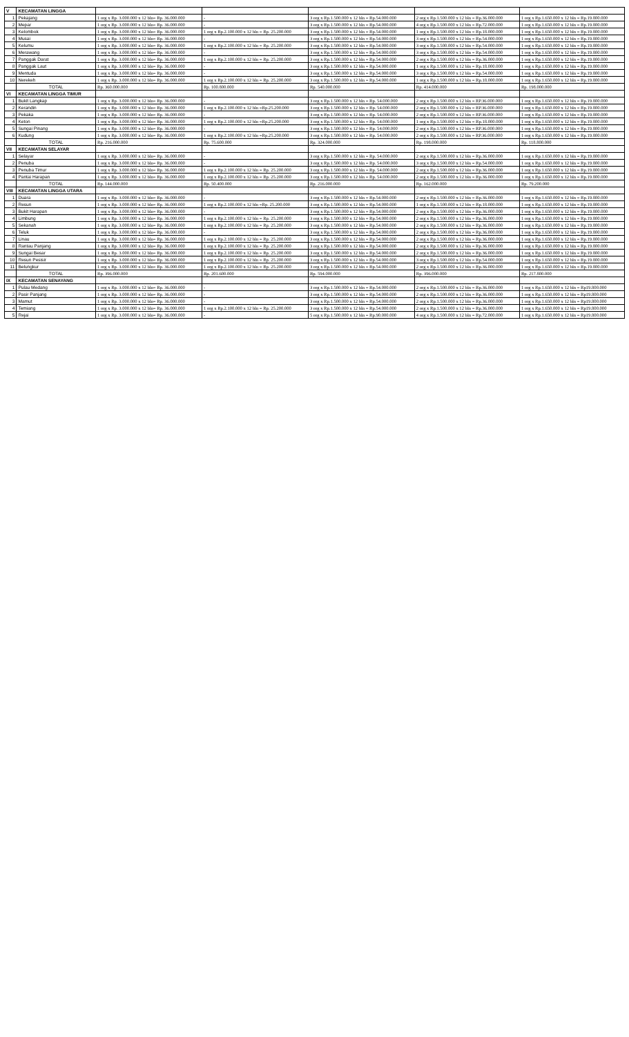| V | KECAMATAN LINGGA | | | | | |
| 1 | Pekajang | 1 org x Rp. 3.000.000 x 12 bln= Rp. 36.000.000 | - | 3 org x Rp.1.500.000 x 12 bln = Rp.54.000.000 | 2 org x Rp.1.500.000 x 12 bln = Rp.36.000.000 | 1 org x Rp.1.650.000 x 12 bln = Rp.19.800.000 |
| 2 | Mepar | 1 org x Rp. 3.000.000 x 12 bln= Rp. 36.000.000 | - | 3 org x Rp.1.500.000 x 12 bln = Rp.54.000.000 | 4 org x Rp.1.500.000 x 12 bln = Rp.72.000.000 | 1 org x Rp.1.650.000 x 12 bln = Rp.19.800.000 |
| 3 | Kelombok | 1 org x Rp. 3.000.000 x 12 bln= Rp. 36.000.000 | 1 org x Rp.2.100.000 x 12 bln = Rp. 25.200.000 | 3 org x Rp.1.500.000 x 12 bln = Rp.54.000.000 | 1 org x Rp.1.500.000 x 12 bln = Rp.18.000.000 | 1 org x Rp.1.650.000 x 12 bln = Rp.19.800.000 |
| 4 | Musai | 1 org x Rp. 3.000.000 x 12 bln= Rp. 36.000.000 | - | 3 org x Rp.1.500.000 x 12 bln = Rp.54.000.000 | 3 org x Rp.1.500.000 x 12 bln = Rp.54.000.000 | 1 org x Rp.1.650.000 x 12 bln = Rp.19.800.000 |
| 5 | Kelumu | 1 org x Rp. 3.000.000 x 12 bln= Rp. 36.000.000 | 1 org x Rp.2.100.000 x 12 bln = Rp. 25.200.000 | 3 org x Rp.1.500.000 x 12 bln = Rp.54.000.000 | 3 org x Rp.1.500.000 x 12 bln = Rp.54.000.000 | 1 org x Rp.1.650.000 x 12 bln = Rp.19.800.000 |
| 6 | Merawang | 1 org x Rp. 3.000.000 x 12 bln= Rp. 36.000.000 | - | 3 org x Rp.1.500.000 x 12 bln = Rp.54.000.000 | 3 org x Rp.1.500.000 x 12 bln = Rp.54.000.000 | 1 org x Rp.1.650.000 x 12 bln = Rp.19.800.000 |
| 7 | Panggak Darat | 1 org x Rp. 3.000.000 x 12 bln= Rp. 36.000.000 | 1 org x Rp.2.100.000 x 12 bln = Rp. 25.200.000 | 3 org x Rp.1.500.000 x 12 bln = Rp.54.000.000 | 2 org x Rp.1.500.000 x 12 bln = Rp.36.000.000 | 1 org x Rp.1.650.000 x 12 bln = Rp.19.800.000 |
| 8 | Panggak Laut | 1 org x Rp. 3.000.000 x 12 bln= Rp. 36.000.000 | - | 3 org x Rp.1.500.000 x 12 bln = Rp.54.000.000 | 1 org x Rp.1.500.000 x 12 bln = Rp.18.000.000 | 1 org x Rp.1.650.000 x 12 bln = Rp.19.800.000 |
| 9 | Mentuda | 1 org x Rp. 3.000.000 x 12 bln= Rp. 36.000.000 | - | 3 org x Rp.1.500.000 x 12 bln = Rp.54.000.000 | 3 org x Rp.1.500.000 x 12 bln = Rp.54.000.000 | 1 org x Rp.1.650.000 x 12 bln = Rp.19.800.000 |
| 10 | Nerekeh | 1 org x Rp. 3.000.000 x 12 bln= Rp. 36.000.000 | 1 org x Rp.2.100.000 x 12 bln = Rp. 25.200.000 | 3 org x Rp.1.500.000 x 12 bln = Rp.54.000.000 | 1 org x Rp.1.500.000 x 12 bln = Rp.18.000.000 | 1 org x Rp.1.650.000 x 12 bln = Rp.19.800.000 |
| | TOTAL | Rp. 360.000.000 | Rp. 100.800.000 | Rp. 540.000.000 | Rp. 414.000.000 | Rp. 198.000.000 |
| VI | KECAMATAN LINGGA TIMUR | | | | | |
| 1 | Bukit Langkap | 1 org x Rp. 3.000.000 x 12 bln= Rp. 36.000.000 | - | 3 org x Rp.1.500.000 x 12 bln = Rp. 54.000.000 | 2 org x Rp.1.500.000 x 12 bln = RP.36.000.000 | 1 org x Rp.1.650.000 x 12 bln = Rp.19.800.000 |
| 2 | Kerandin | 1 org x Rp. 3.000.000 x 12 bln= Rp. 36.000.000 | 1 org x Rp.2.100.000 x 12 bln =Rp.25.200.000 | 3 org x Rp.1.500.000 x 12 bln = Rp. 54.000.000 | 2 org x Rp.1.500.000 x 12 bln = RP.36.000.000 | 1 org x Rp.1.650.000 x 12 bln = Rp.19.800.000 |
| 3 | Pekaka | 1 org x Rp. 3.000.000 x 12 bln= Rp. 36.000.000 | - | 3 org x Rp.1.500.000 x 12 bln = Rp. 54.000.000 | 2 org x Rp.1.500.000 x 12 bln = RP.36.000.000 | 1 org x Rp.1.650.000 x 12 bln = Rp.19.800.000 |
| 4 | Keton | 1 org x Rp. 3.000.000 x 12 bln= Rp. 36.000.000 | 1 org x Rp.2.100.000 x 12 bln =Rp.25.200.000 | 3 org x Rp.1.500.000 x 12 bln = Rp. 54.000.000 | 1 org x Rp.1.500.000 x 12 bln = Rp.18.000.000 | 1 org x Rp.1.650.000 x 12 bln = Rp.19.800.000 |
| 5 | Sungai Pinang | 1 org x Rp. 3.000.000 x 12 bln= Rp. 36.000.000 | - | 3 org x Rp.1.500.000 x 12 bln = Rp. 54.000.000 | 2 org x Rp.1.500.000 x 12 bln = RP.36.000.000 | 1 org x Rp.1.650.000 x 12 bln = Rp.19.800.000 |
| 6 | Kudung | 1 org x Rp. 3.000.000 x 12 bln= Rp. 36.000.000 | 1 org x Rp.2.100.000 x 12 bln =Rp.25.200.000 | 3 org x Rp.1.500.000 x 12 bln = Rp. 54.000.000 | 2 org x Rp.1.500.000 x 12 bln = RP.36.000.000 | 1 org x Rp.1.650.000 x 12 bln = Rp.19.800.000 |
| | TOTAL | Rp. 216.000.000 | Rp. 75.600.000 | Rp. 324.000.000 | Rp. 198.000.000 | Rp. 118.800.000 |
| VII | KECAMATAN SELAYAR | | | | | |
| 1 | Selayar | 1 org x Rp. 3.000.000 x 12 bln= Rp. 36.000.000 | - | 3 org x Rp.1.500.000 x 12 bln = Rp. 54.000.000 | 2 org x Rp.1.500.000 x 12 bln = Rp.36.000.000 | 1 org x Rp.1.650.000 x 12 bln = Rp.19.800.000 |
| 2 | Penuba | 1 org x Rp. 3.000.000 x 12 bln= Rp. 36.000.000 | - | 3 org x Rp.1.500.000 x 12 bln = Rp. 54.000.000 | 3 org x Rp.1.500.000 x 12 bln = Rp.54.000.000 | 1 org x Rp.1.650.000 x 12 bln = Rp.19.800.000 |
| 3 | Penuba Timur | 1 org x Rp. 3.000.000 x 12 bln= Rp. 36.000.000 | 1 org x Rp.2.100.000 x 12 bln = Rp. 25.200.000 | 3 org x Rp.1.500.000 x 12 bln = Rp. 54.000.000 | 2 org x Rp.1.500.000 x 12 bln = Rp.36.000.000 | 1 org x Rp.1.650.000 x 12 bln = Rp.19.800.000 |
| 4 | Pantai Harapan | 1 org x Rp. 3.000.000 x 12 bln= Rp. 36.000.000 | 1 org x Rp.2.100.000 x 12 bln = Rp. 25.200.000 | 3 org x Rp.1.500.000 x 12 bln = Rp. 54.000.000 | 2 org x Rp.1.500.000 x 12 bln = Rp.36.000.000 | 1 org x Rp.1.650.000 x 12 bln = Rp.19.800.000 |
| | TOTAL | Rp. 144.000.000 | Rp. 50.400.000 | Rp. 216.000.000 | Rp. 162.000.000 | Rp. 79.200.000 |
| VIII | KECAMATAN LINGGA UTARA | | | | | |
| 1 | Duara | 1 org x Rp. 3.000.000 x 12 bln= Rp. 36.000.000 | - | 3 org x Rp.1.500.000 x 12 bln = Rp.54.000.000 | 2 org x Rp.1.500.000 x 12 bln = Rp.36.000.000 | 1 org x Rp.1.650.000 x 12 bln = Rp.19.800.000 |
| 2 | Resun | 1 org x Rp. 3.000.000 x 12 bln= Rp. 36.000.000 | 1 org x Rp.2.100.000 x 12 bln =Rp. 25.200.000 | 3 org x Rp.1.500.000 x 12 bln = Rp.54.000.000 | 1 org x Rp.1.500.000 x 12 bln = Rp.18.000.000 | 1 org x Rp.1.650.000 x 12 bln = Rp.19.800.000 |
| 3 | Bukit Harapan | 1 org x Rp. 3.000.000 x 12 bln= Rp. 36.000.000 | - | 3 org x Rp.1.500.000 x 12 bln = Rp.54.000.000 | 2 org x Rp.1.500.000 x 12 bln = Rp.36.000.000 | 1 org x Rp.1.650.000 x 12 bln = Rp.19.800.000 |
| 4 | Limbung | 1 org x Rp. 3.000.000 x 12 bln= Rp. 36.000.000 | 1 org x Rp.2.100.000 x 12 bln = Rp. 25.200.000 | 3 org x Rp.1.500.000 x 12 bln = Rp.54.000.000 | 2 org x Rp.1.500.000 x 12 bln = Rp.36.000.000 | 1 org x Rp.1.650.000 x 12 bln = Rp.19.800.000 |
| 5 | Sekanah | 1 org x Rp. 3.000.000 x 12 bln= Rp. 36.000.000 | 1 org x Rp.2.100.000 x 12 bln = Rp. 25.200.000 | 3 org x Rp.1.500.000 x 12 bln = Rp.54.000.000 | 2 org x Rp.1.500.000 x 12 bln = Rp.36.000.000 | 1 org x Rp.1.650.000 x 12 bln = Rp.19.800.000 |
| 6 | Teluk | 1 org x Rp. 3.000.000 x 12 bln= Rp. 36.000.000 | - | 3 org x Rp.1.500.000 x 12 bln = Rp.54.000.000 | 2 org x Rp.1.500.000 x 12 bln = Rp.36.000.000 | 1 org x Rp.1.650.000 x 12 bln = Rp.19.800.000 |
| 7 | Linau | 1 org x Rp. 3.000.000 x 12 bln= Rp. 36.000.000 | 1 org x Rp.2.100.000 x 12 bln = Rp. 25.200.000 | 3 org x Rp.1.500.000 x 12 bln = Rp.54.000.000 | 2 org x Rp.1.500.000 x 12 bln = Rp.36.000.000 | 1 org x Rp.1.650.000 x 12 bln = Rp.19.800.000 |
| 8 | Rantau Panjang | 1 org x Rp. 3.000.000 x 12 bln= Rp. 36.000.000 | 1 org x Rp.2.100.000 x 12 bln = Rp. 25.200.000 | 3 org x Rp.1.500.000 x 12 bln = Rp.54.000.000 | 2 org x Rp.1.500.000 x 12 bln = Rp.36.000.000 | 1 org x Rp.1.650.000 x 12 bln = Rp.19.800.000 |
| 9 | Sungai Besar | 1 org x Rp. 3.000.000 x 12 bln= Rp. 36.000.000 | 1 org x Rp.2.100.000 x 12 bln = Rp. 25.200.000 | 3 org x Rp.1.500.000 x 12 bln = Rp.54.000.000 | 2 org x Rp.1.500.000 x 12 bln = Rp.36.000.000 | 1 org x Rp.1.650.000 x 12 bln = Rp.19.800.000 |
| 10 | Resun Pesisir | 1 org x Rp. 3.000.000 x 12 bln= Rp. 36.000.000 | 1 org x Rp.2.100.000 x 12 bln = Rp. 25.200.000 | 3 org x Rp.1.500.000 x 12 bln = Rp.54.000.000 | 3 org x Rp.1.500.000 x 12 bln = Rp.54.000.000 | 1 org x Rp.1.650.000 x 12 bln = Rp.19.800.000 |
| 11 | Belungkur | 1 org x Rp. 3.000.000 x 12 bln= Rp. 36.000.000 | 1 org x Rp.2.100.000 x 12 bln = Rp. 25.200.000 | 3 org x Rp.1.500.000 x 12 bln = Rp.54.000.000 | 2 org x Rp.1.500.000 x 12 bln = Rp.36.000.000 | 1 org x Rp.1.650.000 x 12 bln = Rp.19.800.000 |
| | TOTAL | Rp. 396.000.000 | Rp. 201.600.000 | Rp. 594.000.000 | Rp. 396.000.000 | Rp. 217.800.000 |
| IX | KECAMATAN SENAYANG | | | | | |
| 1 | Pulau Medang | 1 org x Rp. 3.000.000 x 12 bln= Rp. 36.000.000 | - | 3 org x Rp.1.500.000 x 12 bln = Rp.54.000.000 | 2 org x Rp.1.500.000 x 12 bln = Rp.36.000.000 | 1 org x Rp.1.650.000 x 12 bln = Rp19.800.000 |
| 2 | Pasir Panjang | 1 org x Rp. 3.000.000 x 12 bln= Rp. 36.000.000 | - | 3 org x Rp.1.500.000 x 12 bln = Rp.54.000.000 | 2 org x Rp.1.500.000 x 12 bln = Rp.36.000.000 | 1 org x Rp.1.650.000 x 12 bln = Rp19.800.000 |
| 3 | Mamut | 1 org x Rp. 3.000.000 x 12 bln= Rp. 36.000.000 | - | 3 org x Rp.1.500.000 x 12 bln = Rp.54.000.000 | 2 org x Rp.1.500.000 x 12 bln = Rp.36.000.000 | 1 org x Rp.1.650.000 x 12 bln = Rp19.800.000 |
| 4 | Temiang | 1 org x Rp. 3.000.000 x 12 bln= Rp. 36.000.000 | 1 org x Rp.2.100.000 x 12 bln = Rp. 25.200.000 | 3 org x Rp.1.500.000 x 12 bln = Rp.54.000.000 | 2 org x Rp.1.500.000 x 12 bln = Rp.36.000.000 | 1 org x Rp.1.650.000 x 12 bln = Rp19.800.000 |
| 5 | Rejai | 1 org x Rp. 3.000.000 x 12 bln= Rp. 36.000.000 | - | 5 org x Rp.1.500.000 x 12 bln = Rp.90.000.000 | 4 org x Rp.1.500.000 x 12 bln = Rp.72.000.000 | 1 org x Rp.1.650.000 x 12 bln = Rp19.800.000 |